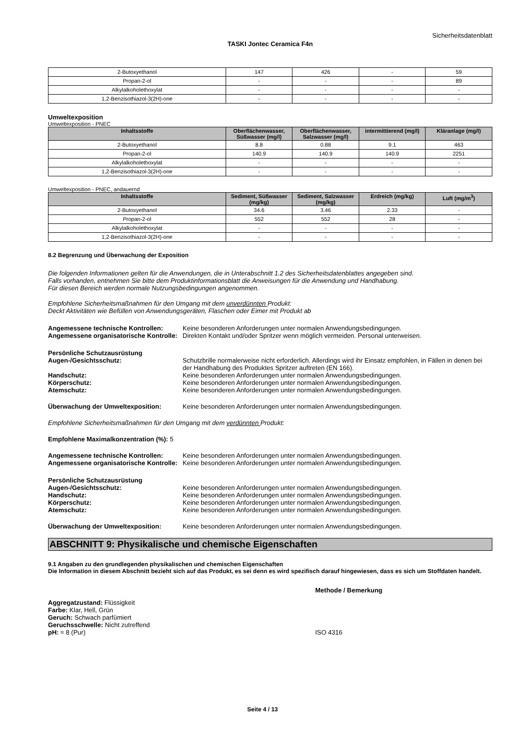Sicherheitsdatenblatt
TASKI Jontec Ceramica F4n
| 2-Butoxyethanol | 147 | 426 | - | 59 |
| Propan-2-ol | - | - | - | 89 |
| Alkylalkoholethoxylat | - | - | - | - |
| 1,2-Benzisothiazol-3(2H)-one | - | - | - | - |
Umweltexposition
Umweltexposition - PNEC
| Inhaltsstoffe | Oberflächenwasser, Süßwasser (mg/l) | Oberflächenwasser, Salzwasser (mg/l) | intermittierend (mg/l) | Kläranlage (mg/l) |
| --- | --- | --- | --- | --- |
| 2-Butoxyethanol | 8.8 | 0.88 | 9.1 | 463 |
| Propan-2-ol | 140.9 | 140.9 | 140.9 | 2251 |
| Alkylalkoholethoxylat | - | - | - | - |
| 1,2-Benzisothiazol-3(2H)-one | - | - | - | - |
Umweltexposition - PNEC, andauernd
| Inhaltsstoffe | Sediment, Süßwasser (mg/kg) | Sediment, Salzwasser (mg/kg) | Erdreich (mg/kg) | Luft (mg/m<sup>3</sup>) |
| --- | --- | --- | --- | --- |
| 2-Butoxyethanol | 34.6 | 3.46 | 2.33 | - |
| Propan-2-ol | 552 | 552 | 28 | - |
| Alkylalkoholethoxylat | - | - | - | - |
| 1,2-Benzisothiazol-3(2H)-one | - | - | - | - |
8.2 Begrenzung und Überwachung der Exposition
Die folgenden Informationen gelten für die Anwendungen, die in Unterabschnitt 1.2 des Sicherheitsdatenblattes angegeben sind.
Falls vorhanden, entnehmen Sie bitte dem Produktinformationsblatt die Anweisungen für die Anwendung und Handhabung.
Für diesen Bereich werden normale Nutzungsbedingungen angenommen.
Empfohlene Sicherheitsmaßnahmen für den Umgang mit dem unverdünnten Produkt:
Deckt Aktivitäten wie Befüllen von Anwendungsgeräten, Flaschen oder Eimer mit Produkt ab
Angemessene technische Kontrollen: Keine besonderen Anforderungen unter normalen Anwendungsbedingungen.
Angemessene organisatorische Kontrolle:
Direkten Kontakt und/oder Spritzer wenn möglich vermeiden. Personal unterweisen.
Persönliche Schutzausrüstung
Augen-/Gesichtsschutz: Schutzbrille normalerweise nicht erforderlich. Allerdings wird ihr Einsatz empfohlen, in Fällen in denen bei der Handhabung des Produktes Spritzer auftreten (EN 166).
Handschutz: Keine besonderen Anforderungen unter normalen Anwendungsbedingungen.
Körperschutz: Keine besonderen Anforderungen unter normalen Anwendungsbedingungen.
Atemschutz: Keine besonderen Anforderungen unter normalen Anwendungsbedingungen.
Überwachung der Umweltexposition: Keine besonderen Anforderungen unter normalen Anwendungsbedingungen.
Empfohlene Sicherheitsmaßnahmen für den Umgang mit dem verdünnten Produkt:
Empfohlene Maximalkonzentration (%): 5
Angemessene technische Kontrollen: Keine besonderen Anforderungen unter normalen Anwendungsbedingungen.
Angemessene organisatorische Kontrolle:
Keine besonderen Anforderungen unter normalen Anwendungsbedingungen.
Persönliche Schutzausrüstung
Augen-/Gesichtsschutz: Keine besonderen Anforderungen unter normalen Anwendungsbedingungen.
Handschutz: Keine besonderen Anforderungen unter normalen Anwendungsbedingungen.
Körperschutz: Keine besonderen Anforderungen unter normalen Anwendungsbedingungen.
Atemschutz: Keine besonderen Anforderungen unter normalen Anwendungsbedingungen.
Überwachung der Umweltexposition: Keine besonderen Anforderungen unter normalen Anwendungsbedingungen.
ABSCHNITT 9: Physikalische und chemische Eigenschaften
9.1 Angaben zu den grundlegenden physikalischen und chemischen Eigenschaften
Die Information in diesem Abschnitt bezieht sich auf das Produkt, es sei denn es wird spezifisch darauf hingewiesen, dass es sich um Stoffdaten handelt.
Methode / Bemerkung
Aggregatzustand: Flüssigkeit
Farbe: Klar, Hell, Grün
Geruch: Schwach parfümiert
Geruchsschwelle: Nicht zutreffend
pH: ≈ 8 (Pur) ISO 4316
Seite 4 / 13